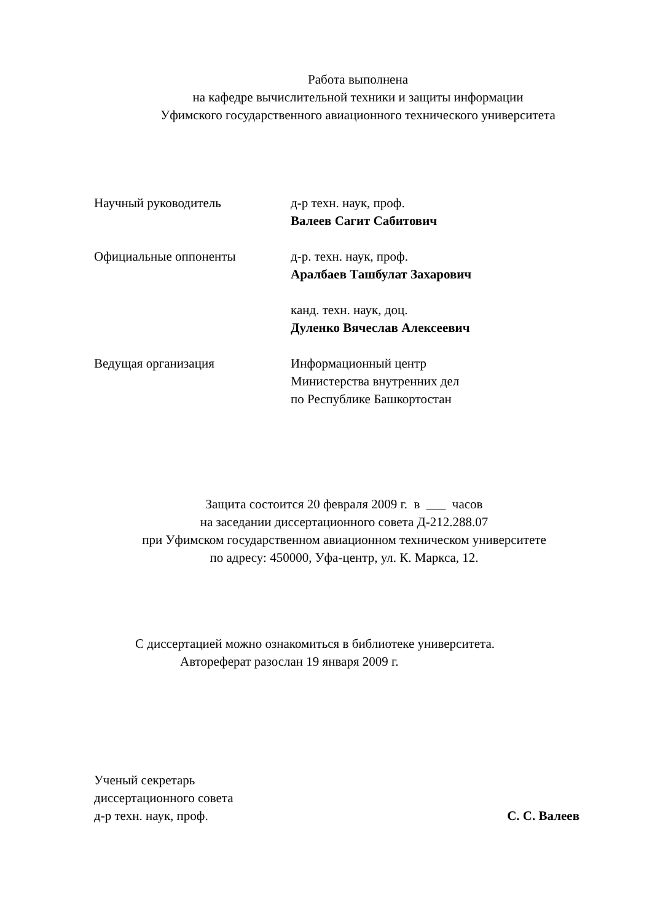Работа выполнена
на кафедре вычислительной техники и защиты информации
Уфимского государственного авиационного технического университета
Научный руководитель д-р техн. наук, проф.
Валеев Сагит Сабитович
Официальные оппоненты д-р. техн. наук, проф.
Аралбаев Ташбулат Захарович
канд. техн. наук, доц.
Дуленко Вячеслав Алексеевич
Ведущая организация Информационный центр
Министерства внутренних дел
по Республике Башкортостан
Защита состоится 20 февраля 2009 г. в ___ часов
на заседании диссертационного совета Д-212.288.07
при Уфимском государственном авиационном техническом университете
по адресу: 450000, Уфа-центр, ул. К. Маркса, 12.
С диссертацией можно ознакомиться в библиотеке университета.
Автореферат разослан 19 января 2009 г.
Ученый секретарь
диссертационного совета
д-р техн. наук, проф. С. С. Валеев